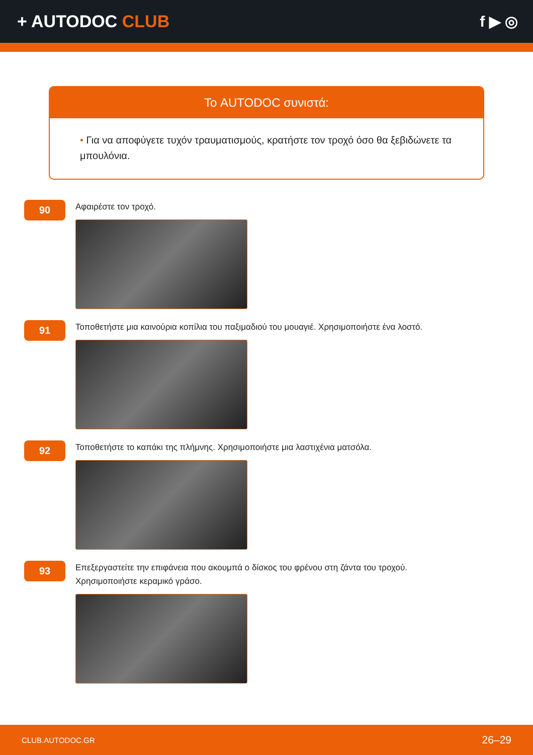+ AUTODOC CLUB f ▶ ◎
Το AUTODOC συνιστά:
• Για να αποφύγετε τυχόν τραυματισμούς, κρατήστε τον τροχό όσο θα ξεβιδώνετε τα μπουλόνια.
90
Αφαιρέστε τον τροχό.
91
Τοποθετήστε μια καινούρια κοπίλια του παξιμαδιού του μουαγιέ. Χρησιμοποιήστε ένα λοστό.
92
Τοποθετήστε το καπάκι της πλήμνης. Χρησιμοποιήστε μια λαστιχένια ματσόλα.
93
Επεξεργαστείτε την επιφάνεια που ακουμπά ο δίσκος του φρένου στη ζάντα του τροχού.
Χρησιμοποιήστε κεραμικό γράσο.
CLUB.AUTODOC.GR 26–29